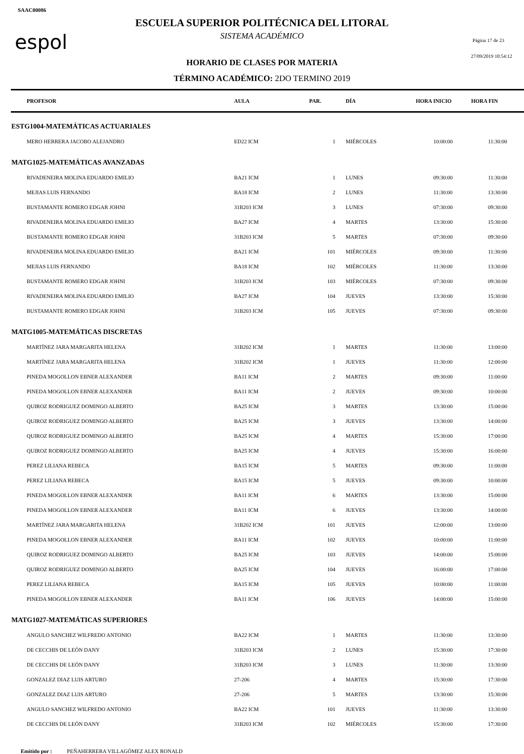SAAC00086
espol Página 17 de 23
27/09/2019 10:54:12
ESCUELA SUPERIOR POLITÉCNICA DEL LITORAL
SISTEMA ACADÉMICO
HORARIO DE CLASES POR MATERIA
TÉRMINO ACADÉMICO: 2DO TERMINO 2019
| PROFESOR | AULA | PAR. | DÍA | HORA INICIO | HORA FIN |
| --- | --- | --- | --- | --- | --- |
| ESTG1004-MATEMÁTICAS ACTUARIALES | | | | | |
| MERO HERRERA JACOBO ALEJANDRO | ED22 ICM | 1 | MIÉRCOLES | 10:00:00 | 11:30:00 |
| MATG1025-MATEMÁTICAS AVANZADAS | | | | | |
| RIVADENEIRA MOLINA EDUARDO EMILIO | BA21 ICM | 1 | LUNES | 09:30:00 | 11:30:00 |
| MEJIAS LUIS FERNANDO | BA18 ICM | 2 | LUNES | 11:30:00 | 13:30:00 |
| BUSTAMANTE ROMERO EDGAR JOHNI | 31B203 ICM | 3 | LUNES | 07:30:00 | 09:30:00 |
| RIVADENEIRA MOLINA EDUARDO EMILIO | BA27 ICM | 4 | MARTES | 13:30:00 | 15:30:00 |
| BUSTAMANTE ROMERO EDGAR JOHNI | 31B203 ICM | 5 | MARTES | 07:30:00 | 09:30:00 |
| RIVADENEIRA MOLINA EDUARDO EMILIO | BA21 ICM | 101 | MIÉRCOLES | 09:30:00 | 11:30:00 |
| MEJIAS LUIS FERNANDO | BA18 ICM | 102 | MIÉRCOLES | 11:30:00 | 13:30:00 |
| BUSTAMANTE ROMERO EDGAR JOHNI | 31B203 ICM | 103 | MIÉRCOLES | 07:30:00 | 09:30:00 |
| RIVADENEIRA MOLINA EDUARDO EMILIO | BA27 ICM | 104 | JUEVES | 13:30:00 | 15:30:00 |
| BUSTAMANTE ROMERO EDGAR JOHNI | 31B203 ICM | 105 | JUEVES | 07:30:00 | 09:30:00 |
| MATG1005-MATEMÁTICAS DISCRETAS | | | | | |
| MARTÍNEZ JARA MARGARITA HELENA | 31B202 ICM | 1 | MARTES | 11:30:00 | 13:00:00 |
| MARTÍNEZ JARA MARGARITA HELENA | 31B202 ICM | 1 | JUEVES | 11:30:00 | 12:00:00 |
| PINEDA MOGOLLON EBNER ALEXANDER | BA11 ICM | 2 | MARTES | 09:30:00 | 11:00:00 |
| PINEDA MOGOLLON EBNER ALEXANDER | BA11 ICM | 2 | JUEVES | 09:30:00 | 10:00:00 |
| QUIROZ RODRIGUEZ DOMINGO ALBERTO | BA25 ICM | 3 | MARTES | 13:30:00 | 15:00:00 |
| QUIROZ RODRIGUEZ DOMINGO ALBERTO | BA25 ICM | 3 | JUEVES | 13:30:00 | 14:00:00 |
| QUIROZ RODRIGUEZ DOMINGO ALBERTO | BA25 ICM | 4 | MARTES | 15:30:00 | 17:00:00 |
| QUIROZ RODRIGUEZ DOMINGO ALBERTO | BA25 ICM | 4 | JUEVES | 15:30:00 | 16:00:00 |
| PEREZ LILIANA REBECA | BA15 ICM | 5 | MARTES | 09:30:00 | 11:00:00 |
| PEREZ LILIANA REBECA | BA15 ICM | 5 | JUEVES | 09:30:00 | 10:00:00 |
| PINEDA MOGOLLON EBNER ALEXANDER | BA11 ICM | 6 | MARTES | 13:30:00 | 15:00:00 |
| PINEDA MOGOLLON EBNER ALEXANDER | BA11 ICM | 6 | JUEVES | 13:30:00 | 14:00:00 |
| MARTÍNEZ JARA MARGARITA HELENA | 31B202 ICM | 101 | JUEVES | 12:00:00 | 13:00:00 |
| PINEDA MOGOLLON EBNER ALEXANDER | BA11 ICM | 102 | JUEVES | 10:00:00 | 11:00:00 |
| QUIROZ RODRIGUEZ DOMINGO ALBERTO | BA25 ICM | 103 | JUEVES | 14:00:00 | 15:00:00 |
| QUIROZ RODRIGUEZ DOMINGO ALBERTO | BA25 ICM | 104 | JUEVES | 16:00:00 | 17:00:00 |
| PEREZ LILIANA REBECA | BA15 ICM | 105 | JUEVES | 10:00:00 | 11:00:00 |
| PINEDA MOGOLLON EBNER ALEXANDER | BA11 ICM | 106 | JUEVES | 14:00:00 | 15:00:00 |
| MATG1027-MATEMÁTICAS SUPERIORES | | | | | |
| ANGULO SANCHEZ WILFREDO ANTONIO | BA22 ICM | 1 | MARTES | 11:30:00 | 13:30:00 |
| DE CECCHIS DE LEÓN DANY | 31B203 ICM | 2 | LUNES | 15:30:00 | 17:30:00 |
| DE CECCHIS DE LEÓN DANY | 31B203 ICM | 3 | LUNES | 11:30:00 | 13:30:00 |
| GONZALEZ DIAZ LUIS ARTURO | 27-206 | 4 | MARTES | 15:30:00 | 17:30:00 |
| GONZALEZ DIAZ LUIS ARTURO | 27-206 | 5 | MARTES | 13:30:00 | 15:30:00 |
| ANGULO SANCHEZ WILFREDO ANTONIO | BA22 ICM | 101 | JUEVES | 11:30:00 | 13:30:00 |
| DE CECCHIS DE LEÓN DANY | 31B203 ICM | 102 | MIÉRCOLES | 15:30:00 | 17:30:00 |
Emitido por : PEÑAHERRERA VILLAGÓMEZ ALEX RONALD